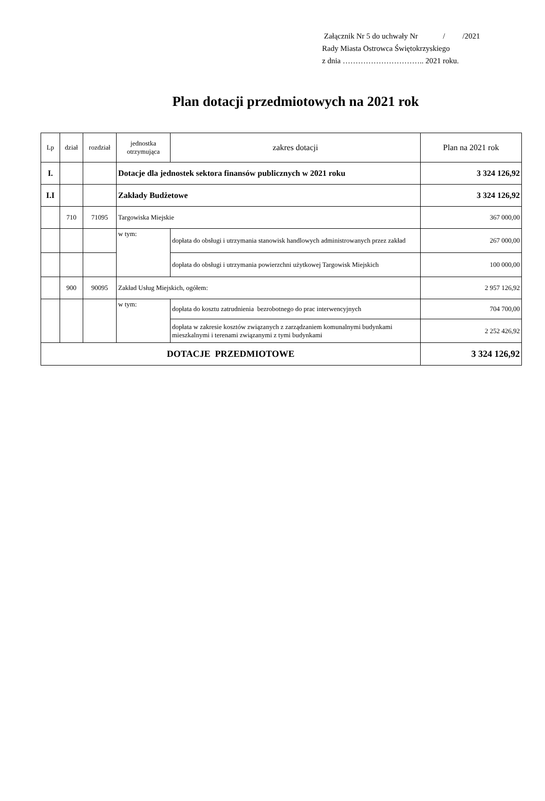Załącznik Nr 5 do uchwały Nr / /2021
Rady Miasta Ostrowca Świętokrzyskiego
z dnia ………………………….. 2021 roku.
Plan dotacji przedmiotowych na 2021 rok
| Lp | dział | rozdział | jednostka otrzymująca | zakres dotacji | Plan na 2021 rok |
| --- | --- | --- | --- | --- | --- |
| I. | | | Dotacje dla jednostek sektora finansów publicznych w 2021 roku | | 3 324 126,92 |
| I.I | | | Zakłady Budżetowe | | 3 324 126,92 |
| | 710 | 71095 | Targowiska Miejskie | | 367 000,00 |
| | | | w tym: | dopłata do obsługi i utrzymania stanowisk handlowych administrowanych przez zakład | 267 000,00 |
| | | | | dopłata do obsługi i utrzymania powierzchni użytkowej Targowisk Miejskich | 100 000,00 |
| | 900 | 90095 | Zakład Usług Miejskich, ogółem: | | 2 957 126,92 |
| | | | w tym: | dopłata do kosztu zatrudnienia bezrobotnego do prac interwencyjnych | 704 700,00 |
| | | | | dopłata w zakresie kosztów związanych z zarządzaniem komunalnymi budynkami mieszkalnymi i terenami związanymi z tymi budynkami | 2 252 426,92 |
| DOTACJE PRZEDMIOTOWE | | | | | 3 324 126,92 |